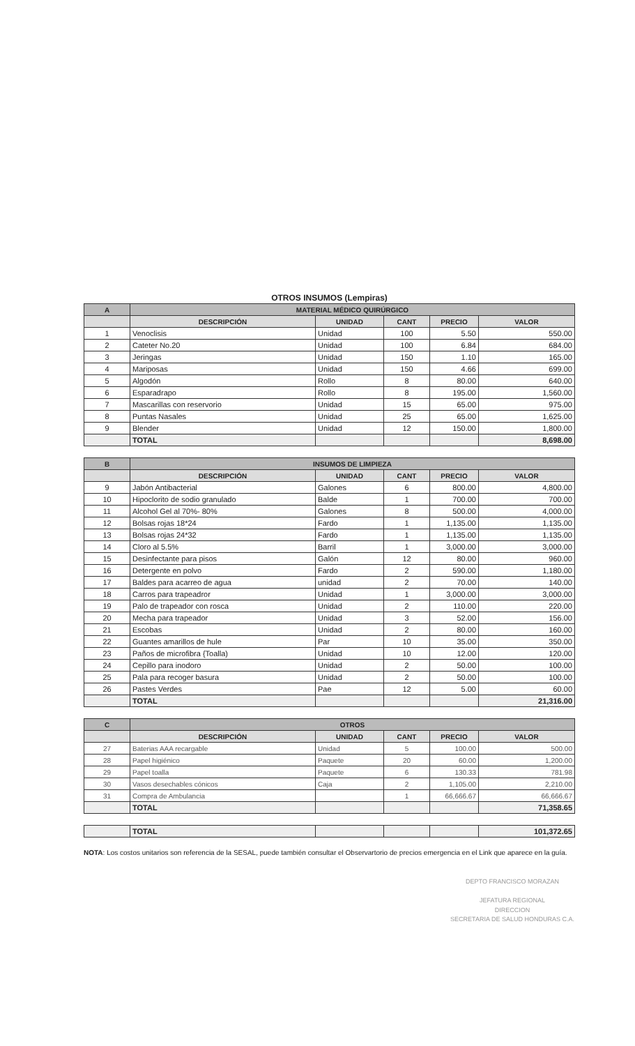OTROS INSUMOS (Lempiras)
| A | MATERIAL MÉDICO QUIRÚRGICO | | | | |
| --- | --- | --- | --- | --- | --- |
| | DESCRIPCIÓN | UNIDAD | CANT | PRECIO | VALOR |
| 1 | Venoclisis | Unidad | 100 | 5.50 | 550.00 |
| 2 | Cateter No.20 | Unidad | 100 | 6.84 | 684.00 |
| 3 | Jeringas | Unidad | 150 | 1.10 | 165.00 |
| 4 | Mariposas | Unidad | 150 | 4.66 | 699.00 |
| 5 | Algodón | Rollo | 8 | 80.00 | 640.00 |
| 6 | Esparadrapo | Rollo | 8 | 195.00 | 1,560.00 |
| 7 | Mascarillas con reservorio | Unidad | 15 | 65.00 | 975.00 |
| 8 | Puntas Nasales | Unidad | 25 | 65.00 | 1,625.00 |
| 9 | Blender | Unidad | 12 | 150.00 | 1,800.00 |
| | TOTAL | | | | 8,698.00 |
| B | INSUMOS DE LIMPIEZA | | | | |
| --- | --- | --- | --- | --- | --- |
| | DESCRIPCIÓN | UNIDAD | CANT | PRECIO | VALOR |
| 9 | Jabón Antibacterial | Galones | 6 | 800.00 | 4,800.00 |
| 10 | Hipoclorito de sodio granulado | Balde | 1 | 700.00 | 700.00 |
| 11 | Alcohol Gel al 70%- 80% | Galones | 8 | 500.00 | 4,000.00 |
| 12 | Bolsas rojas 18*24 | Fardo | 1 | 1,135.00 | 1,135.00 |
| 13 | Bolsas rojas 24*32 | Fardo | 1 | 1,135.00 | 1,135.00 |
| 14 | Cloro al 5.5% | Barril | 1 | 3,000.00 | 3,000.00 |
| 15 | Desinfectante para pisos | Galón | 12 | 80.00 | 960.00 |
| 16 | Detergente en polvo | Fardo | 2 | 590.00 | 1,180.00 |
| 17 | Baldes para acarreo de agua | unidad | 2 | 70.00 | 140.00 |
| 18 | Carros para trapeadror | Unidad | 1 | 3,000.00 | 3,000.00 |
| 19 | Palo de trapeador con rosca | Unidad | 2 | 110.00 | 220.00 |
| 20 | Mecha para trapeador | Unidad | 3 | 52.00 | 156.00 |
| 21 | Escobas | Unidad | 2 | 80.00 | 160.00 |
| 22 | Guantes amarillos de hule | Par | 10 | 35.00 | 350.00 |
| 23 | Paños de microfibra {Toalla) | Unidad | 10 | 12.00 | 120.00 |
| 24 | Cepillo para inodoro | Unidad | 2 | 50.00 | 100.00 |
| 25 | Pala para recoger basura | Unidad | 2 | 50.00 | 100.00 |
| 26 | Pastes Verdes | Pae | 12 | 5.00 | 60.00 |
| | TOTAL | | | | 21,316.00 |
| C | OTROS | | | | |
| --- | --- | --- | --- | --- | --- |
| | DESCRIPCIÓN | UNIDAD | CANT | PRECIO | VALOR |
| 27 | Baterias AAA recargable | Unidad | 5 | 100.00 | 500.00 |
| 28 | Papel higiénico | Paquete | 20 | 60.00 | 1,200.00 |
| 29 | Papel toalla | Paquete | 6 | 130.33 | 781.98 |
| 30 | Vasos desechables cónicos | Caja | 2 | 1,105.00 | 2,210.00 |
| 31 | Compra de Ambulancia | | 1 | 66,666.67 | 66,666.67 |
| | TOTAL | | | | 71,358.65 |
| | TOTAL | | | | 101,372.65 |
NOTA: Los costos unitarios son referencia de la SESAL, puede también consultar el Observartorio de precios emergencia en el Link que aparece en la guía.
DEPTO FRANCISCO MORAZAN
JEFATURA REGIONAL
DIRECCION
SECRETARIA DE SALUD HONDURAS C.A.